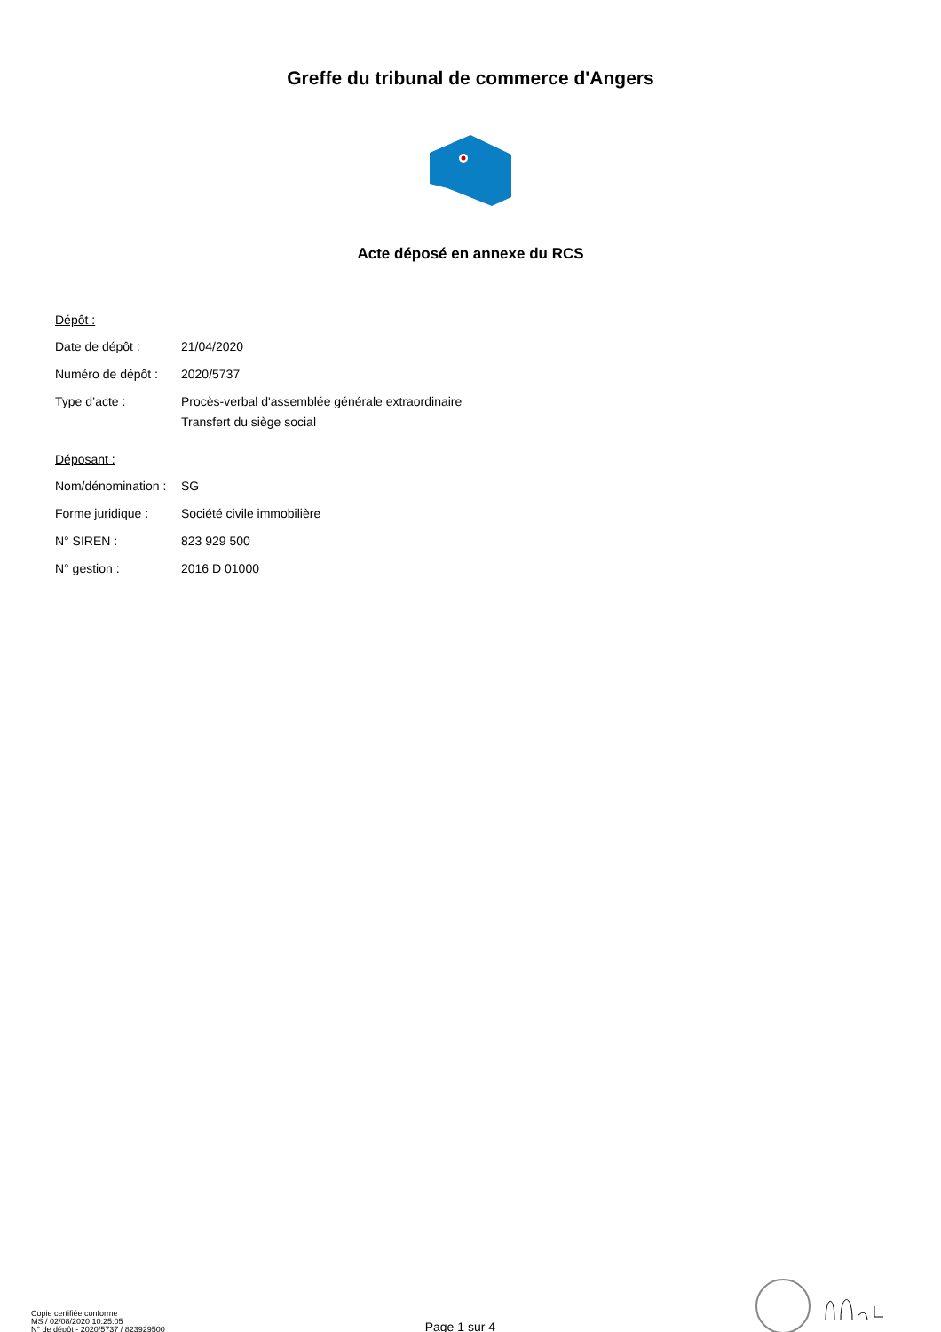Greffe du tribunal de commerce d'Angers
Acte déposé en annexe du RCS
Dépôt :
| Date de dépôt : | 21/04/2020 |
| Numéro de dépôt : | 2020/5737 |
| Type d’acte : | Procès-verbal d'assemblée générale extraordinaire Transfert du siège social |
Déposant :
| Nom/dénomination : | SG |
| Forme juridique : | Société civile immobilière |
| N° SIREN : | 823 929 500 |
| N° gestion : | 2016 D 01000 |
Copie certifiée conforme
MS / 02/08/2020 10:25:05
N° de dépôt - 2020/5737 / 823929500
Page 1 sur 4